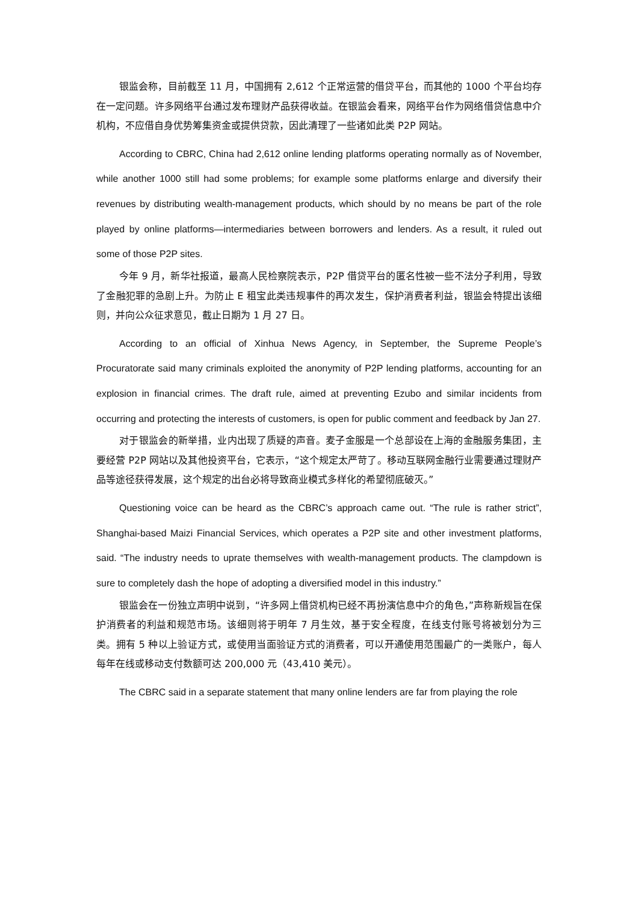银监会称，目前截至 11 月，中国拥有 2,612 个正常运营的借贷平台，而其他的 1000 个平台均存在一定问题。许多网络平台通过发布理财产品获得收益。在银监会看来，网络平台作为网络借贷信息中介机构，不应借自身优势筹集资金或提供贷款，因此清理了一些诸如此类 P2P 网站。
According to CBRC, China had 2,612 online lending platforms operating normally as of November, while another 1000 still had some problems; for example some platforms enlarge and diversify their revenues by distributing wealth-management products, which should by no means be part of the role played by online platforms—intermediaries between borrowers and lenders. As a result, it ruled out some of those P2P sites.
今年 9 月，新华社报道，最高人民检察院表示，P2P 借贷平台的匿名性被一些不法分子利用，导致了金融犯罪的急剧上升。为防止 E 租宝此类违规事件的再次发生，保护消费者利益，银监会特提出该细则，并向公众征求意见，截止日期为 1 月 27 日。
According to an official of Xinhua News Agency, in September, the Supreme People’s Procuratorate said many criminals exploited the anonymity of P2P lending platforms, accounting for an explosion in financial crimes. The draft rule, aimed at preventing Ezubo and similar incidents from occurring and protecting the interests of customers, is open for public comment and feedback by Jan 27.
对于银监会的新举措，业内出现了质疑的声音。麦子金服是一个总部设在上海的金融服务集团，主要经营 P2P 网站以及其他投资平台，它表示，“这个规定太严苛了。移动互联网金融行业需要通过理财产品等途径获得发展，这个规定的出台必将导致商业模式多样化的希望彻底破灭。”
Questioning voice can be heard as the CBRC’s approach came out. “The rule is rather strict”, Shanghai-based Maizi Financial Services, which operates a P2P site and other investment platforms, said. “The industry needs to uprate themselves with wealth-management products. The clampdown is sure to completely dash the hope of adopting a diversified model in this industry.”
银监会在一份独立声明中说到，“许多网上借贷机构已经不再扮演信息中介的角色，”声称新规旨在保护消费者的利益和规范市场。该细则将于明年 7 月生效，基于安全程度，在线支付账号将被划分为三类。拥有 5 种以上验证方式，或使用当面验证方式的消费者，可以开通使用范围最广的一类账户，每人每年在线或移动支付数额可达 200,000 元（43,410 美元）。
The CBRC said in a separate statement that many online lenders are far from playing the role